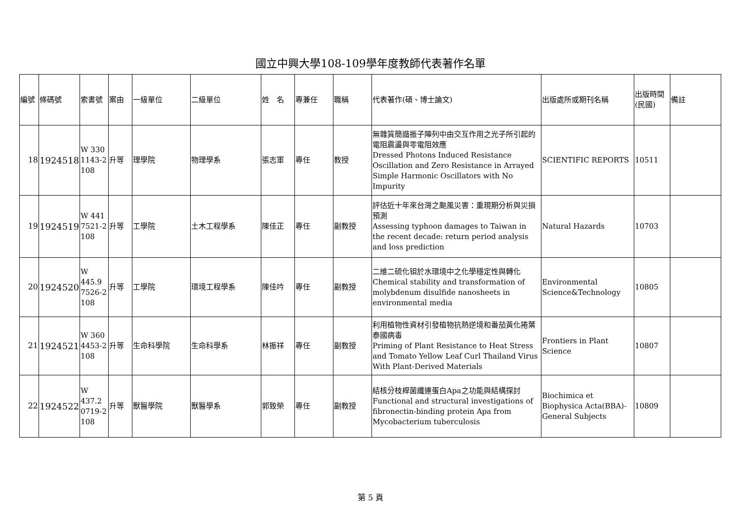國立中興大學108-109學年度教師代表著作名單
| 編號 | 條碼號 | 索書號 | 案由 | 一級單位 | 二級單位 | 姓 名 | 專兼任 | 職稱 | 代表著作(碩、博士論文) | 出版處所或期刊名稱 | 出版時間(民國) | 備註 |
| --- | --- | --- | --- | --- | --- | --- | --- | --- | --- | --- | --- | --- |
| 18 | 1924518 | W 330 1143-2 108 | 升等 | 理學院 | 物理學系 | 張志軍 | 專任 | 教授 | 無雜質簡諧振子陣列中由交互作用之光子所引起的電阻震盪與零電阻效應 Dressed Photons Induced Resistance Oscillation and Zero Resistance in Arrayed Simple Harmonic Oscillators with No Impurity | SCIENTIFIC REPORTS | 10511 | |
| 19 | 1924519 | W 441 7521-2 108 | 升等 | 工學院 | 土木工程學系 | 陳佳正 | 專任 | 副教授 | 評估近十年來台灣之颱風災害：重現期分析與災損預測 Assessing typhoon damages to Taiwan in the recent decade: return period analysis and loss prediction | Natural Hazards | 10703 | |
| 20 | 1924520 | W 445.9 7526-2 108 | 升等 | 工學院 | 環境工程學系 | 陳佳吟 | 專任 | 副教授 | 二維二硫化钼於水環境中之化學穩定性與轉化 Chemical stability and transformation of molybdenum disulfide nanosheets in environmental media | Environmental Science&Technology | 10805 | |
| 21 | 1924521 | W 360 4453-2 108 | 升等 | 生命科學院 | 生命科學系 | 林振祥 | 專任 | 副教授 | 利用植物性資材引發植物抗熱逆境和番茄黃化捲葉泰國病毒 Priming of Plant Resistance to Heat Stress and Tomato Yellow Leaf Curl Thailand Virus With Plant-Derived Materials | Frontiers in Plant Science | 10807 | |
| 22 | 1924522 | W 437.2 0719-2 108 | 升等 | 獸醫學院 | 獸醫學系 | 郭致榮 | 專任 | 副教授 | 結核分枝桿菌纖連蛋白Apa之功能與結構探討 Functional and structural investigations of fibronectin-binding protein Apa from Mycobacterium tuberculosis | Biochimica et Biophysica Acta(BBA)-General Subjects | 10809 | |
第 5 頁